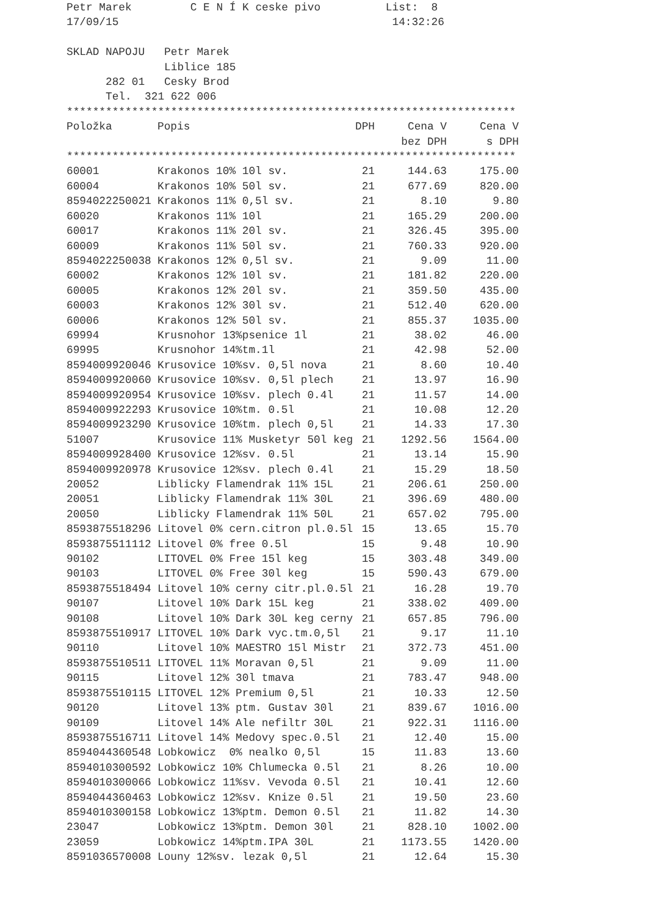Petr Marek         C E N Í K ceske pivo          List:  8
17/09/15                                          14:32:26

SKLAD NAPOJU   Petr Marek
               Liblice 185
      282 01   Cesky Brod
      Tel.  321 622 006
*********************************************************************
| Položka | Popis | DPH | Cena V | Cena V |
| --- | --- | --- | --- | --- |
| | | | bez DPH | s DPH |
*********************************************************************
| 60001 | Krakonos 10% 10l sv. | 21 | 144.63 | 175.00 |
| 60004 | Krakonos 10% 50l sv. | 21 | 677.69 | 820.00 |
| 8594022250021 | Krakonos 11% 0,5l sv. | 21 | 8.10 | 9.80 |
| 60020 | Krakonos 11% 10l | 21 | 165.29 | 200.00 |
| 60017 | Krakonos 11% 20l sv. | 21 | 326.45 | 395.00 |
| 60009 | Krakonos 11% 50l sv. | 21 | 760.33 | 920.00 |
| 8594022250038 | Krakonos 12% 0,5l sv. | 21 | 9.09 | 11.00 |
| 60002 | Krakonos 12% 10l sv. | 21 | 181.82 | 220.00 |
| 60005 | Krakonos 12% 20l sv. | 21 | 359.50 | 435.00 |
| 60003 | Krakonos 12% 30l sv. | 21 | 512.40 | 620.00 |
| 60006 | Krakonos 12% 50l sv. | 21 | 855.37 | 1035.00 |
| 69994 | Krusnohor 13%psenice 1l | 21 | 38.02 | 46.00 |
| 69995 | Krusnohor 14%tm.1l | 21 | 42.98 | 52.00 |
| 8594009920046 | Krusovice 10%sv. 0,5l nova | 21 | 8.60 | 10.40 |
| 8594009920060 | Krusovice 10%sv. 0,5l plech | 21 | 13.97 | 16.90 |
| 8594009920954 | Krusovice 10%sv. plech 0.4l | 21 | 11.57 | 14.00 |
| 8594009922293 | Krusovice 10%tm. 0.5l | 21 | 10.08 | 12.20 |
| 8594009923290 | Krusovice 10%tm. plech 0,5l | 21 | 14.33 | 17.30 |
| 51007 | Krusovice 11% Musketyr 50l keg | 21 | 1292.56 | 1564.00 |
| 8594009928400 | Krusovice 12%sv. 0.5l | 21 | 13.14 | 15.90 |
| 8594009920978 | Krusovice 12%sv. plech 0.4l | 21 | 15.29 | 18.50 |
| 20052 | Liblicky Flamendrak 11% 15L | 21 | 206.61 | 250.00 |
| 20051 | Liblicky Flamendrak 11% 30L | 21 | 396.69 | 480.00 |
| 20050 | Liblicky Flamendrak 11% 50L | 21 | 657.02 | 795.00 |
| 8593875518296 | Litovel 0% cern.citron pl.0.5l | 15 | 13.65 | 15.70 |
| 8593875511112 | Litovel 0% free 0.5l | 15 | 9.48 | 10.90 |
| 90102 | LITOVEL 0% Free 15l keg | 15 | 303.48 | 349.00 |
| 90103 | LITOVEL 0% Free 30l keg | 15 | 590.43 | 679.00 |
| 8593875518494 | Litovel 10% cerny citr.pl.0.5l | 21 | 16.28 | 19.70 |
| 90107 | Litovel 10% Dark 15L keg | 21 | 338.02 | 409.00 |
| 90108 | Litovel 10% Dark 30L keg cerny | 21 | 657.85 | 796.00 |
| 8593875510917 | LITOVEL 10% Dark vyc.tm.0,5l | 21 | 9.17 | 11.10 |
| 90110 | Litovel 10% MAESTRO 15l Mistr | 21 | 372.73 | 451.00 |
| 8593875510511 | LITOVEL 11% Moravan 0,5l | 21 | 9.09 | 11.00 |
| 90115 | Litovel 12% 30l tmava | 21 | 783.47 | 948.00 |
| 8593875510115 | LITOVEL 12% Premium 0,5l | 21 | 10.33 | 12.50 |
| 90120 | Litovel 13% ptm. Gustav 30l | 21 | 839.67 | 1016.00 |
| 90109 | Litovel 14% Ale nefiltr 30L | 21 | 922.31 | 1116.00 |
| 8593875516711 | Litovel 14% Medovy spec.0.5l | 21 | 12.40 | 15.00 |
| 8594044360548 | Lobkowicz 0% nealko 0,5l | 15 | 11.83 | 13.60 |
| 8594010300592 | Lobkowicz 10% Chlumecka 0.5l | 21 | 8.26 | 10.00 |
| 8594010300066 | Lobkowicz 11%sv. Vevoda 0.5l | 21 | 10.41 | 12.60 |
| 8594044360463 | Lobkowicz 12%sv. Knize 0.5l | 21 | 19.50 | 23.60 |
| 8594010300158 | Lobkowicz 13%ptm. Demon 0.5l | 21 | 11.82 | 14.30 |
| 23047 | Lobkowicz 13%ptm. Demon 30l | 21 | 828.10 | 1002.00 |
| 23059 | Lobkowicz 14%ptm.IPA 30L | 21 | 1173.55 | 1420.00 |
| 8591036570008 | Louny 12%sv. lezak 0,5l | 21 | 12.64 | 15.30 |